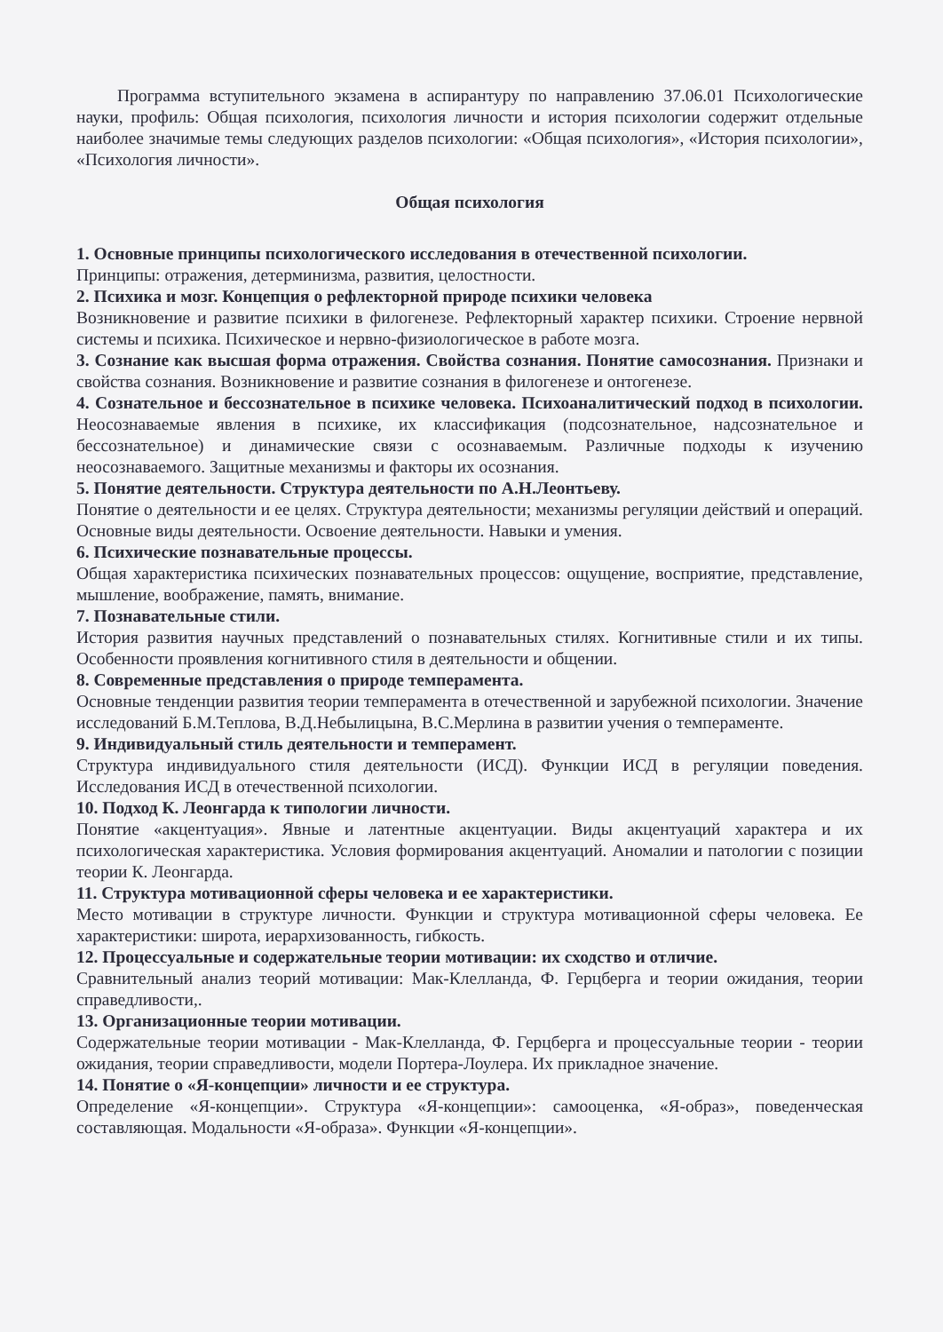Программа вступительного экзамена в аспирантуру по направлению 37.06.01 Психологические науки, профиль: Общая психология, психология личности и история психологии содержит отдельные наиболее значимые темы следующих разделов психологии: «Общая психология», «История психологии», «Психология личности».
Общая психология
1. Основные принципы психологического исследования в отечественной психологии.
Принципы: отражения, детерминизма, развития, целостности.
2. Психика и мозг. Концепция о рефлекторной природе психики человека
Возникновение и развитие психики в филогенезе. Рефлекторный характер психики. Строение нервной системы и психика. Психическое и нервно-физиологическое в работе мозга.
3. Сознание как высшая форма отражения. Свойства сознания. Понятие самосознания. Признаки и свойства сознания. Возникновение и развитие сознания в филогенезе и онтогенезе.
4. Сознательное и бессознательное в психике человека. Психоаналитический подход в психологии. Неосознаваемые явления в психике, их классификация (подсознательное, надсознательное и бессознательное) и динамические связи с осознаваемым. Различные подходы к изучению неосознаваемого. Защитные механизмы и факторы их осознания.
5. Понятие деятельности. Структура деятельности по А.Н.Леонтьеву.
Понятие о деятельности и ее целях. Структура деятельности; механизмы регуляции действий и операций. Основные виды деятельности. Освоение деятельности. Навыки и умения.
6. Психические познавательные процессы.
Общая характеристика психических познавательных процессов: ощущение, восприятие, представление, мышление, воображение, память, внимание.
7. Познавательные стили.
История развития научных представлений о познавательных стилях. Когнитивные стили и их типы. Особенности проявления когнитивного стиля в деятельности и общении.
8. Современные представления о природе темперамента.
Основные тенденции развития теории темперамента в отечественной и зарубежной психологии. Значение исследований Б.М.Теплова, В.Д.Небылицына, В.С.Мерлина в развитии учения о темпераменте.
9. Индивидуальный стиль деятельности и темперамент.
Структура индивидуального стиля деятельности (ИСД). Функции ИСД в регуляции поведения. Исследования ИСД в отечественной психологии.
10. Подход К. Леонгарда к типологии личности.
Понятие «акцентуация». Явные и латентные акцентуации. Виды акцентуаций характера и их психологическая характеристика. Условия формирования акцентуаций. Аномалии и патологии с позиции теории К. Леонгарда.
11. Структура мотивационной сферы человека и ее характеристики.
Место мотивации в структуре личности. Функции и структура мотивационной сферы человека. Ее характеристики: широта, иерархизованность, гибкость.
12. Процессуальные и содержательные теории мотивации: их сходство и отличие.
Сравнительный анализ теорий мотивации: Мак-Клелланда, Ф. Герцберга и теории ожидания, теории справедливости,.
13. Организационные теории мотивации.
Содержательные теории мотивации - Мак-Клелланда, Ф. Герцберга и процессуальные теории - теории ожидания, теории справедливости, модели Портера-Лоулера. Их прикладное значение.
14. Понятие о «Я-концепции» личности и ее структура.
Определение «Я-концепции». Структура «Я-концепции»: самооценка, «Я-образ», поведенческая составляющая. Модальности «Я-образа». Функции «Я-концепции».